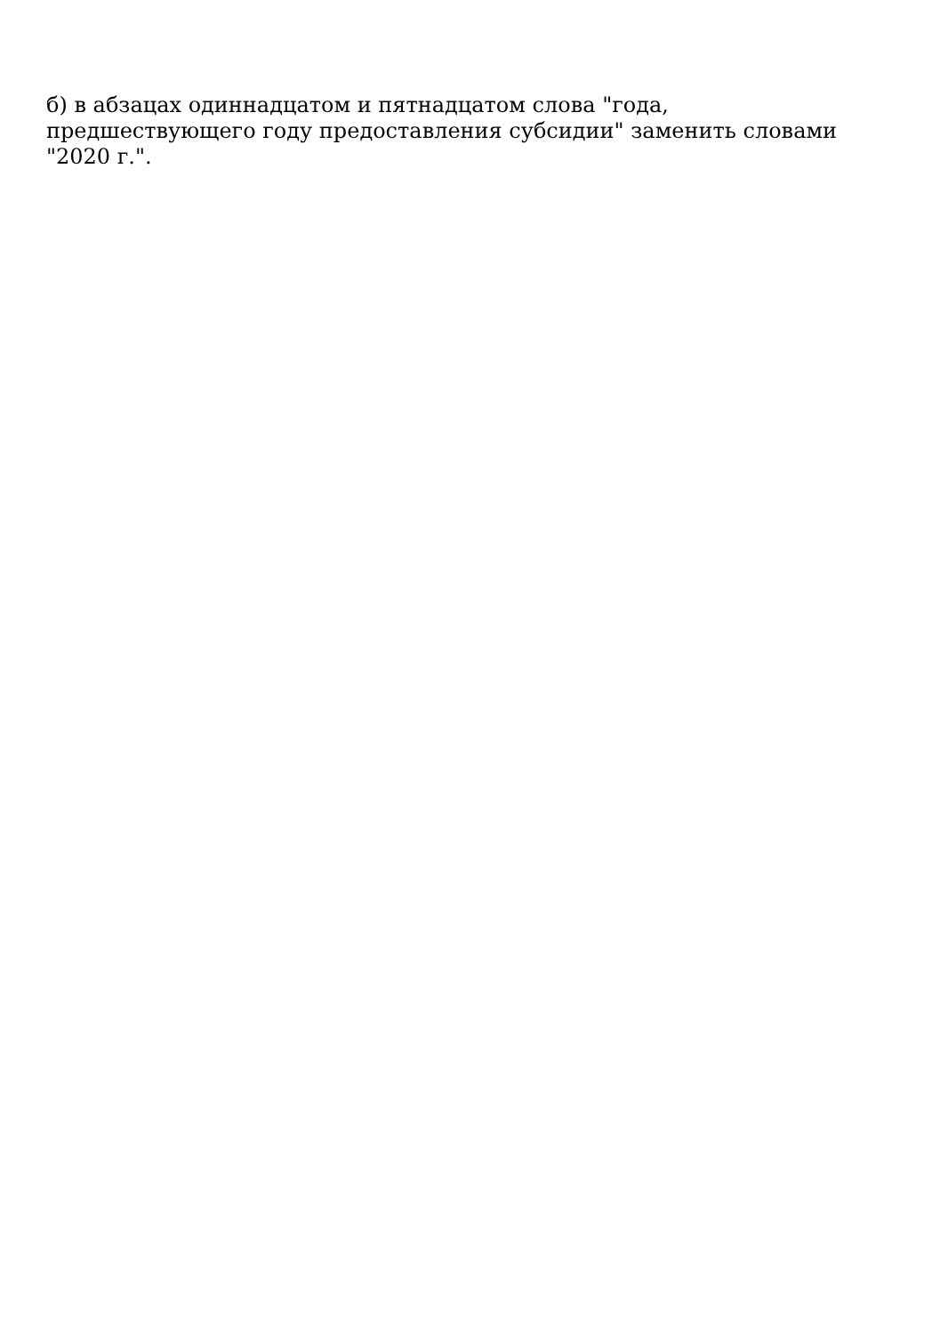б) в абзацах одиннадцатом и пятнадцатом слова "года,
предшествующего году предоставления субсидии" заменить словами
"2020 г.".